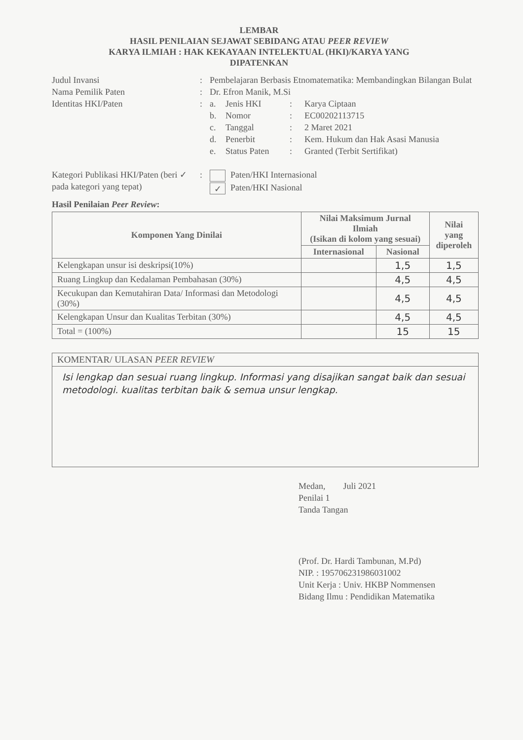LEMBAR
HASIL PENILAIAN SEJAWAT SEBIDANG ATAU PEER REVIEW
KARYA ILMIAH : HAK KEKAYAAN INTELEKTUAL (HKI)/KARYA YANG
DIPATENKAN
Judul Invansi : Pembelajaran Berbasis Etnomatematika: Membandingkan Bilangan Bulat
Nama Pemilik Paten : Dr. Efron Manik, M.Si
Identitas HKI/Paten : a. Jenis HKI: Karya Ciptaan
b. Nomor: EC00202113715
c. Tanggal: 2 Maret 2021
d. Penerbit: Kem. Hukum dan Hak Asasi Manusia
e. Status Paten: Granted (Terbit Sertifikat)
Kategori Publikasi HKI/Paten (beri ✓ pada kategori yang tepat)
: Paten/HKI Internasional
✓ Paten/HKI Nasional
Hasil Penilaian Peer Review:
| Komponen Yang Dinilai | Nilai Maksimum Jurnal Ilmiah (Isikan di kolom yang sesuai) | | Nilai yang diperoleh |
| --- | --- | --- | --- |
| | Internasional | Nasional | |
| Kelengkapan unsur isi deskripsi(10%) | | 1,5 | 1,5 |
| Ruang Lingkup dan Kedalaman Pembahasan (30%) | | 4,5 | 4,5 |
| Kecukupan dan Kemutahiran Data/ Informasi dan Metodologi (30%) | | 4,5 | 4,5 |
| Kelengkapan Unsur dan Kualitas Terbitan (30%) | | 4,5 | 4,5 |
| Total = (100%) | | 15 | 15 |
KOMENTAR/ ULASAN PEER REVIEW
Isi lengkap dan sesuai ruang lingkup. Informasi yang disajikan sangat baik dan sesuai metodologi. kualitas terbitan baik & semua unsur lengkap.
Medan, Juli 2021
Penilai 1
Tanda Tangan
(Prof. Dr. Hardi Tambunan, M.Pd)
NIP. : 195706231986031002
Unit Kerja : Univ. HKBP Nommensen
Bidang Ilmu : Pendidikan Matematika